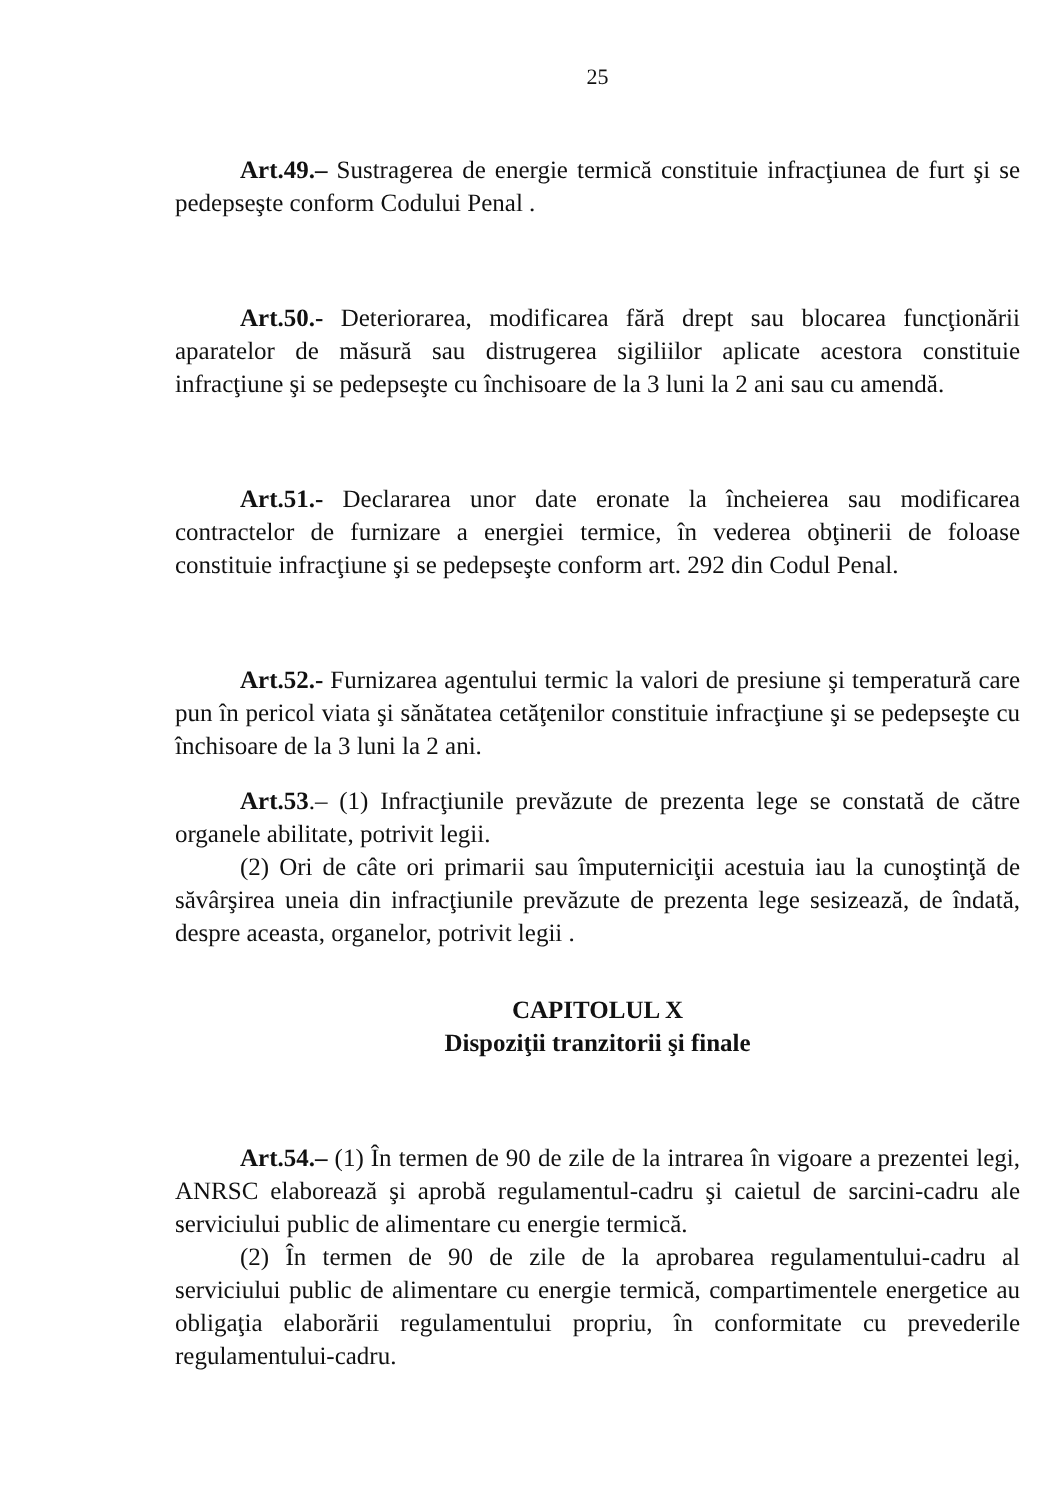25
Art.49.– Sustragerea de energie termică constituie infracţiunea de furt şi se pedepseşte conform Codului Penal .
Art.50.- Deteriorarea, modificarea fără drept sau blocarea funcţionării aparatelor de măsură sau distrugerea sigiliilor aplicate acestora constituie infracţiune şi se pedepseşte cu închisoare de la 3 luni la 2 ani sau cu amendă.
Art.51.- Declararea unor date eronate la încheierea sau modificarea contractelor de furnizare a energiei termice, în vederea obţinerii de foloase constituie infracţiune şi se pedepseşte conform art. 292 din Codul Penal.
Art.52.- Furnizarea agentului termic la valori de presiune şi temperatură care pun în pericol viata şi sănătatea cetăţenilor constituie infracţiune şi se pedepseşte cu închisoare de la 3 luni la 2 ani.
Art.53.– (1) Infracţiunile prevăzute de prezenta lege se constată de către organele abilitate, potrivit legii.
(2) Ori de câte ori primarii sau împuterniciţii acestuia iau la cunoştinţă de săvârşirea uneia din infracţiunile prevăzute de prezenta lege sesizează, de îndată, despre aceasta, organelor, potrivit legii .
CAPITOLUL X
Dispoziţii tranzitorii şi finale
Art.54.– (1) În termen de 90 de zile de la intrarea în vigoare a prezentei legi, ANRSC elaborează şi aprobă regulamentul-cadru şi caietul de sarcini-cadru ale serviciului public de alimentare cu energie termică.
(2) În termen de 90 de zile de la aprobarea regulamentului-cadru al serviciului public de alimentare cu energie termică, compartimentele energetice au obligaţia elaborării regulamentului propriu, în conformitate cu prevederile regulamentului-cadru.